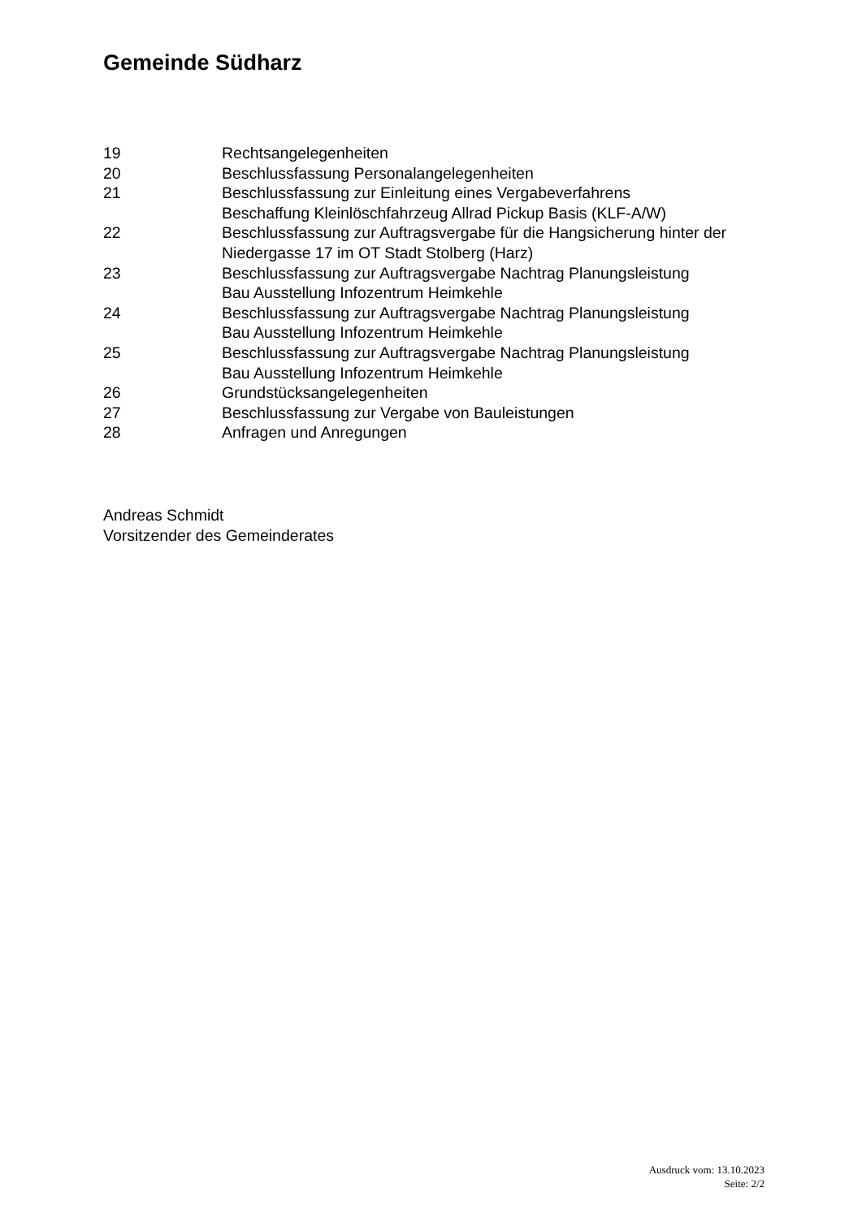Gemeinde Südharz
19 Rechtsangelegenheiten
20 Beschlussfassung Personalangelegenheiten
21 Beschlussfassung zur Einleitung eines Vergabeverfahrens
Beschaffung Kleinlöschfahrzeug Allrad Pickup Basis (KLF-A/W)
22 Beschlussfassung zur Auftragsvergabe für die Hangsicherung hinter der Niedergasse 17 im OT Stadt Stolberg (Harz)
23 Beschlussfassung zur Auftragsvergabe Nachtrag Planungsleistung
Bau Ausstellung Infozentrum Heimkehle
24 Beschlussfassung zur Auftragsvergabe Nachtrag Planungsleistung
Bau Ausstellung Infozentrum Heimkehle
25 Beschlussfassung zur Auftragsvergabe Nachtrag Planungsleistung
Bau Ausstellung Infozentrum Heimkehle
26 Grundstücksangelegenheiten
27 Beschlussfassung zur Vergabe von Bauleistungen
28 Anfragen und Anregungen
Andreas Schmidt
Vorsitzender des Gemeinderates
Ausdruck vom: 13.10.2023
Seite: 2/2